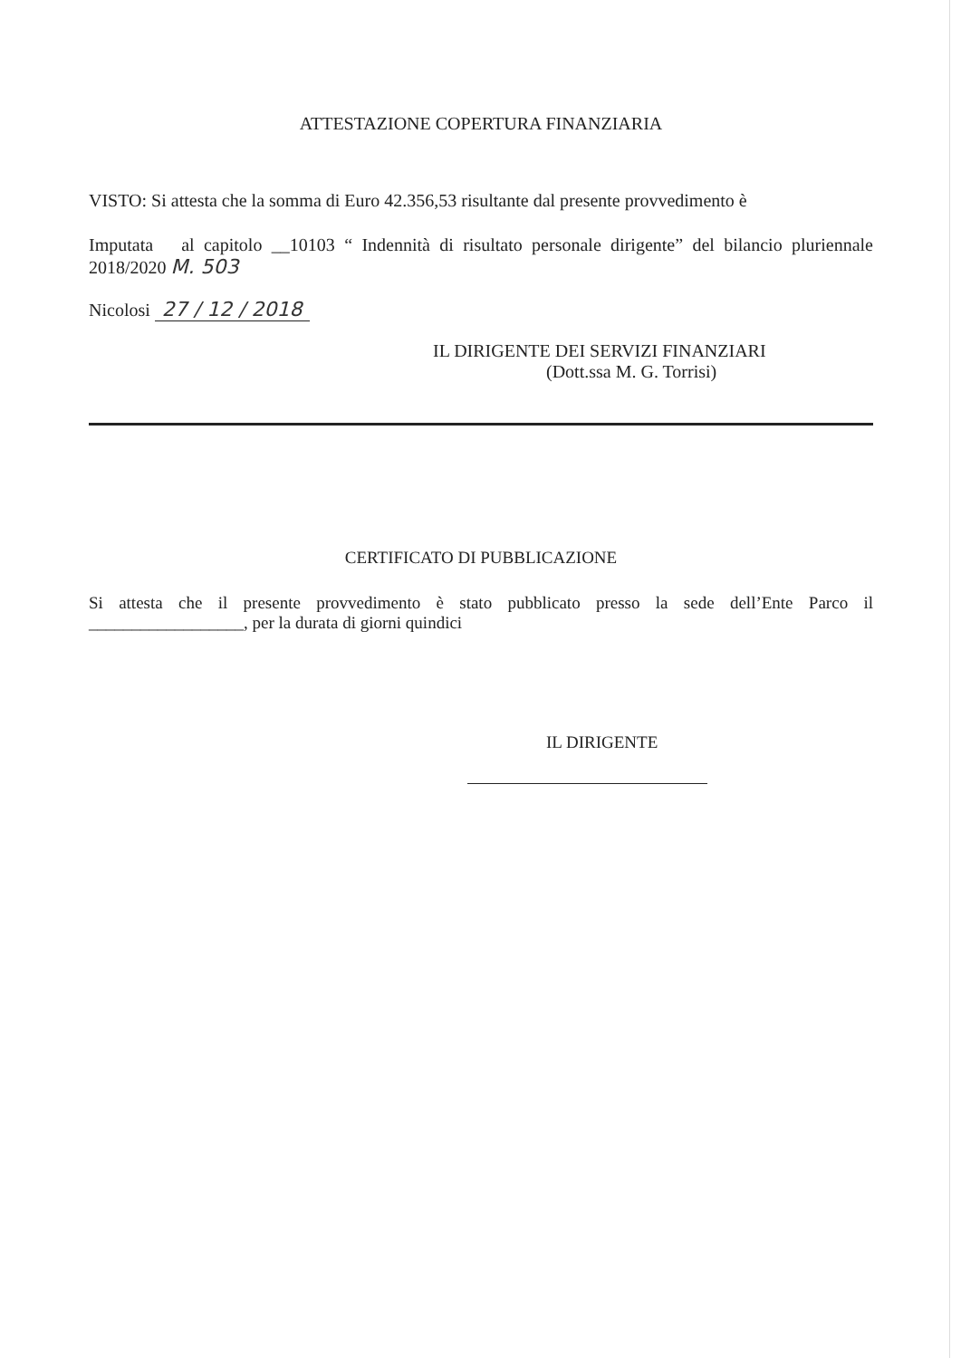ATTESTAZIONE COPERTURA FINANZIARIA
VISTO: Si attesta che la somma di Euro 42.356,53 risultante dal presente provvedimento è
Imputata al capitolo __10103 “ Indennità di risultato personale dirigente” del bilancio pluriennale 2018/2020 M. 503
Nicolosi 27 / 12 / 2018
IL DIRIGENTE DEI SERVIZI FINANZIARI
(Dott.ssa M. G. Torrisi)
CERTIFICATO DI PUBBLICAZIONE
Si attesta che il presente provvedimento è stato pubblicato presso la sede dell’Ente Parco il __________________, per la durata di giorni quindici
IL DIRIGENTE